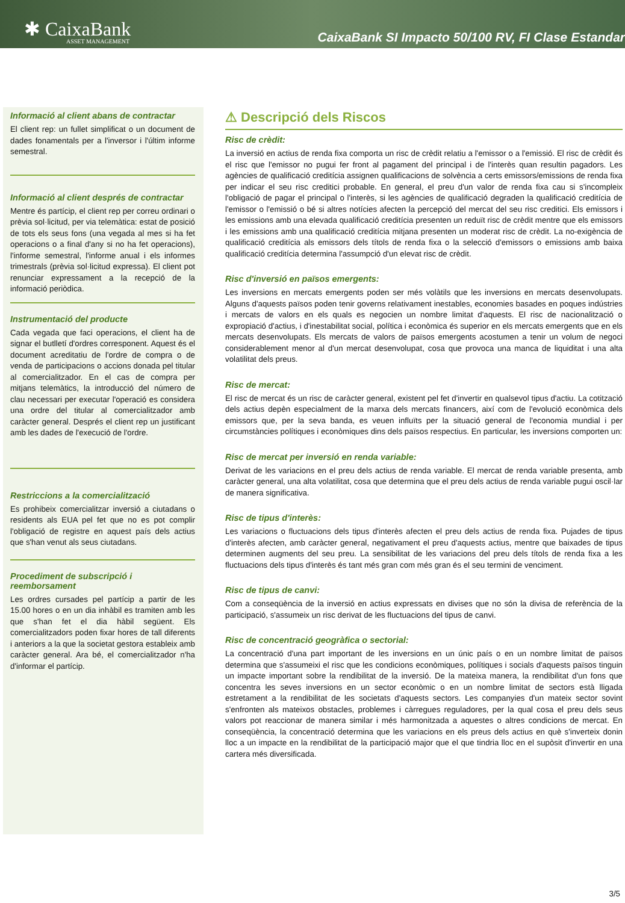✱ CaixaBank
ASSET MANAGEMENT
CaixaBank SI Impacto 50/100 RV, FI Clase Estandar
Informació al client abans de contractar
El client rep: un fullet simplificat o un document de dades fonamentals per a l'inversor i l'últim informe semestral.
Informació al client després de contractar
Mentre és partícip, el client rep per correu ordinari o prèvia sol·licitud, per via telemàtica: estat de posició de tots els seus fons (una vegada al mes si ha fet operacions o a final d'any si no ha fet operacions), l'informe semestral, l'informe anual i els informes trimestrals (prèvia sol·licitud expressa). El client pot renunciar expressament a la recepció de la informació periòdica.
Instrumentació del producte
Cada vegada que faci operacions, el client ha de signar el butlletí d'ordres corresponent. Aquest és el document acreditatiu de l'ordre de compra o de venda de participacions o accions donada pel titular al comercialitzador. En el cas de compra per mitjans telemàtics, la introducció del número de clau necessari per executar l'operació es considera una ordre del titular al comercialitzador amb caràcter general. Després el client rep un justificant amb les dades de l'execució de l'ordre.
Restriccions a la comercialització
Es prohibeix comercialitzar inversió a ciutadans o residents als EUA pel fet que no es pot complir l'obligació de registre en aquest país dels actius que s'han venut als seus ciutadans.
Procediment de subscripció i reemborsament
Les ordres cursades pel partícip a partir de les 15.00 hores o en un dia inhàbil es tramiten amb les que s'han fet el dia hàbil següent. Els comercialitzadors poden fixar hores de tall diferents i anteriors a la que la societat gestora estableix amb caràcter general. Ara bé, el comercialitzador n'ha d'informar el partícip.
⚠ Descripció dels Riscos
Risc de crèdit:
La inversió en actius de renda fixa comporta un risc de crèdit relatiu a l'emissor o a l'emissió. El risc de crèdit és el risc que l'emissor no pugui fer front al pagament del principal i de l'interès quan resultin pagadors. Les agències de qualificació creditícia assignen qualificacions de solvència a certs emissors/emissions de renda fixa per indicar el seu risc creditici probable. En general, el preu d'un valor de renda fixa cau si s'incompleix l'obligació de pagar el principal o l'interès, si les agències de qualificació degraden la qualificació creditícia de l'emissor o l'emissió o bé si altres notícies afecten la percepció del mercat del seu risc creditici. Els emissors i les emissions amb una elevada qualificació creditícia presenten un reduït risc de crèdit mentre que els emissors i les emissions amb una qualificació creditícia mitjana presenten un moderat risc de crèdit. La no-exigència de qualificació creditícia als emissors dels títols de renda fixa o la selecció d'emissors o emissions amb baixa qualificació creditícia determina l'assumpció d'un elevat risc de crèdit.
Risc d'inversió en països emergents:
Les inversions en mercats emergents poden ser més volàtils que les inversions en mercats desenvolupats. Alguns d'aquests països poden tenir governs relativament inestables, economies basades en poques indústries i mercats de valors en els quals es negocien un nombre limitat d'aquests. El risc de nacionalització o expropiació d'actius, i d'inestabilitat social, política i econòmica és superior en els mercats emergents que en els mercats desenvolupats. Els mercats de valors de països emergents acostumen a tenir un volum de negoci considerablement menor al d'un mercat desenvolupat, cosa que provoca una manca de liquiditat i una alta volatilitat dels preus.
Risc de mercat:
El risc de mercat és un risc de caràcter general, existent pel fet d'invertir en qualsevol tipus d'actiu. La cotització dels actius depèn especialment de la marxa dels mercats financers, així com de l'evolució econòmica dels emissors que, per la seva banda, es veuen influïts per la situació general de l'economia mundial i per circumstàncies polítiques i econòmiques dins dels països respectius. En particular, les inversions comporten un:
Risc de mercat per inversió en renda variable:
Derivat de les variacions en el preu dels actius de renda variable. El mercat de renda variable presenta, amb caràcter general, una alta volatilitat, cosa que determina que el preu dels actius de renda variable pugui oscil·lar de manera significativa.
Risc de tipus d'interès:
Les variacions o fluctuacions dels tipus d'interès afecten el preu dels actius de renda fixa. Pujades de tipus d'interès afecten, amb caràcter general, negativament el preu d'aquests actius, mentre que baixades de tipus determinen augments del seu preu. La sensibilitat de les variacions del preu dels títols de renda fixa a les fluctuacions dels tipus d'interès és tant més gran com més gran és el seu termini de venciment.
Risc de tipus de canvi:
Com a conseqüència de la inversió en actius expressats en divises que no són la divisa de referència de la participació, s'assumeix un risc derivat de les fluctuacions del tipus de canvi.
Risc de concentració geogràfica o sectorial:
La concentració d'una part important de les inversions en un únic país o en un nombre limitat de països determina que s'assumeixi el risc que les condicions econòmiques, polítiques i socials d'aquests països tinguin un impacte important sobre la rendibilitat de la inversió. De la mateixa manera, la rendibilitat d'un fons que concentra les seves inversions en un sector econòmic o en un nombre limitat de sectors està lligada estretament a la rendibilitat de les societats d'aquests sectors. Les companyies d'un mateix sector sovint s'enfronten als mateixos obstacles, problemes i càrregues reguladores, per la qual cosa el preu dels seus valors pot reaccionar de manera similar i més harmonitzada a aquestes o altres condicions de mercat. En conseqüència, la concentració determina que les variacions en els preus dels actius en què s'inverteix donin lloc a un impacte en la rendibilitat de la participació major que el que tindria lloc en el supòsit d'invertir en una cartera més diversificada.
3/5